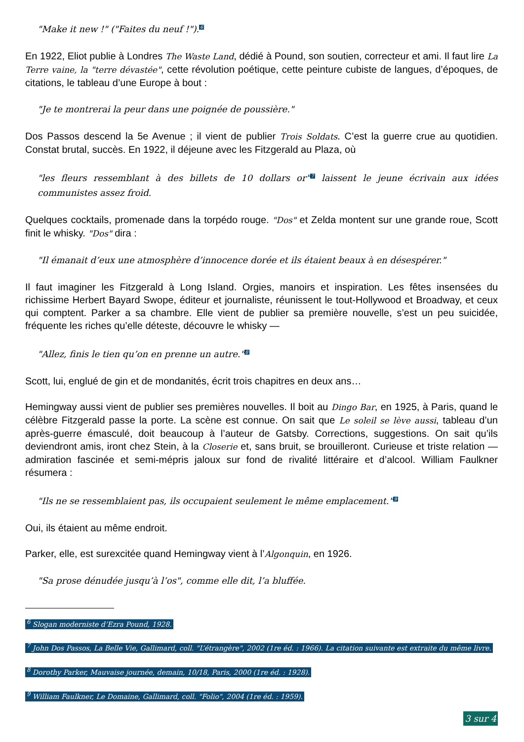"Make it new !" ("Faites du neuf !").<sup>6</sup>
En 1922, Eliot publie à Londres The Waste Land, dédié à Pound, son soutien, correcteur et ami. Il faut lire La Terre vaine, la "terre dévastée", cette révolution poétique, cette peinture cubiste de langues, d’époques, de citations, le tableau d’une Europe à bout :
"Je te montrerai la peur dans une poignée de poussière."
Dos Passos descend la 5e Avenue ; il vient de publier Trois Soldats. C’est la guerre crue au quotidien. Constat brutal, succès. En 1922, il déjeune avec les Fitzgerald au Plaza, où
"les fleurs ressemblant à des billets de 10 dollars or"<sup>7</sup> laissent le jeune écrivain aux idées communistes assez froid.
Quelques cocktails, promenade dans la torpédo rouge. "Dos" et Zelda montent sur une grande roue, Scott finit le whisky. "Dos" dira :
"Il émanait d’eux une atmosphère d’innocence dorée et ils étaient beaux à en désespérer."
Il faut imaginer les Fitzgerald à Long Island. Orgies, manoirs et inspiration. Les fêtes insensées du richissime Herbert Bayard Swope, éditeur et journaliste, réunissent le tout-Hollywood et Broadway, et ceux qui comptent. Parker a sa chambre. Elle vient de publier sa première nouvelle, s’est un peu suicidée, fréquente les riches qu’elle déteste, découvre le whisky —
"Allez, finis le tien qu’on en prenne un autre."<sup>8</sup>
Scott, lui, englué de gin et de mondanités, écrit trois chapitres en deux ans…
Hemingway aussi vient de publier ses premières nouvelles. Il boit au Dingo Bar, en 1925, à Paris, quand le célèbre Fitzgerald passe la porte. La scène est connue. On sait que Le soleil se lève aussi, tableau d’un après-guerre émasculé, doit beaucoup à l’auteur de Gatsby. Corrections, suggestions. On sait qu’ils deviendront amis, iront chez Stein, à la Closerie et, sans bruit, se brouilleront. Curieuse et triste relation — admiration fascinée et semi-mépris jaloux sur fond de rivalité littéraire et d’alcool. William Faulkner résumera :
"Ils ne se ressemblaient pas, ils occupaient seulement le même emplacement."<sup>9</sup>
Oui, ils étaient au même endroit.
Parker, elle, est surexcitée quand Hemingway vient à l’Algonquin, en 1926.
"Sa prose dénudée jusqu’à l’os", comme elle dit, l’a bluffée.
<sup>6</sup> Slogan moderniste d’Ezra Pound, 1928.
<sup>7</sup> John Dos Passos, La Belle Vie, Gallimard, coll. "L’étrangère", 2002 (1re éd. : 1966). La citation suivante est extraite du même livre.
<sup>8</sup> Dorothy Parker, Mauvaise journée, demain, 10/18, Paris, 2000 (1re éd. : 1928).
<sup>9</sup> William Faulkner, Le Domaine, Gallimard, coll. "Folio", 2004 (1re éd. : 1959).
3 sur 4